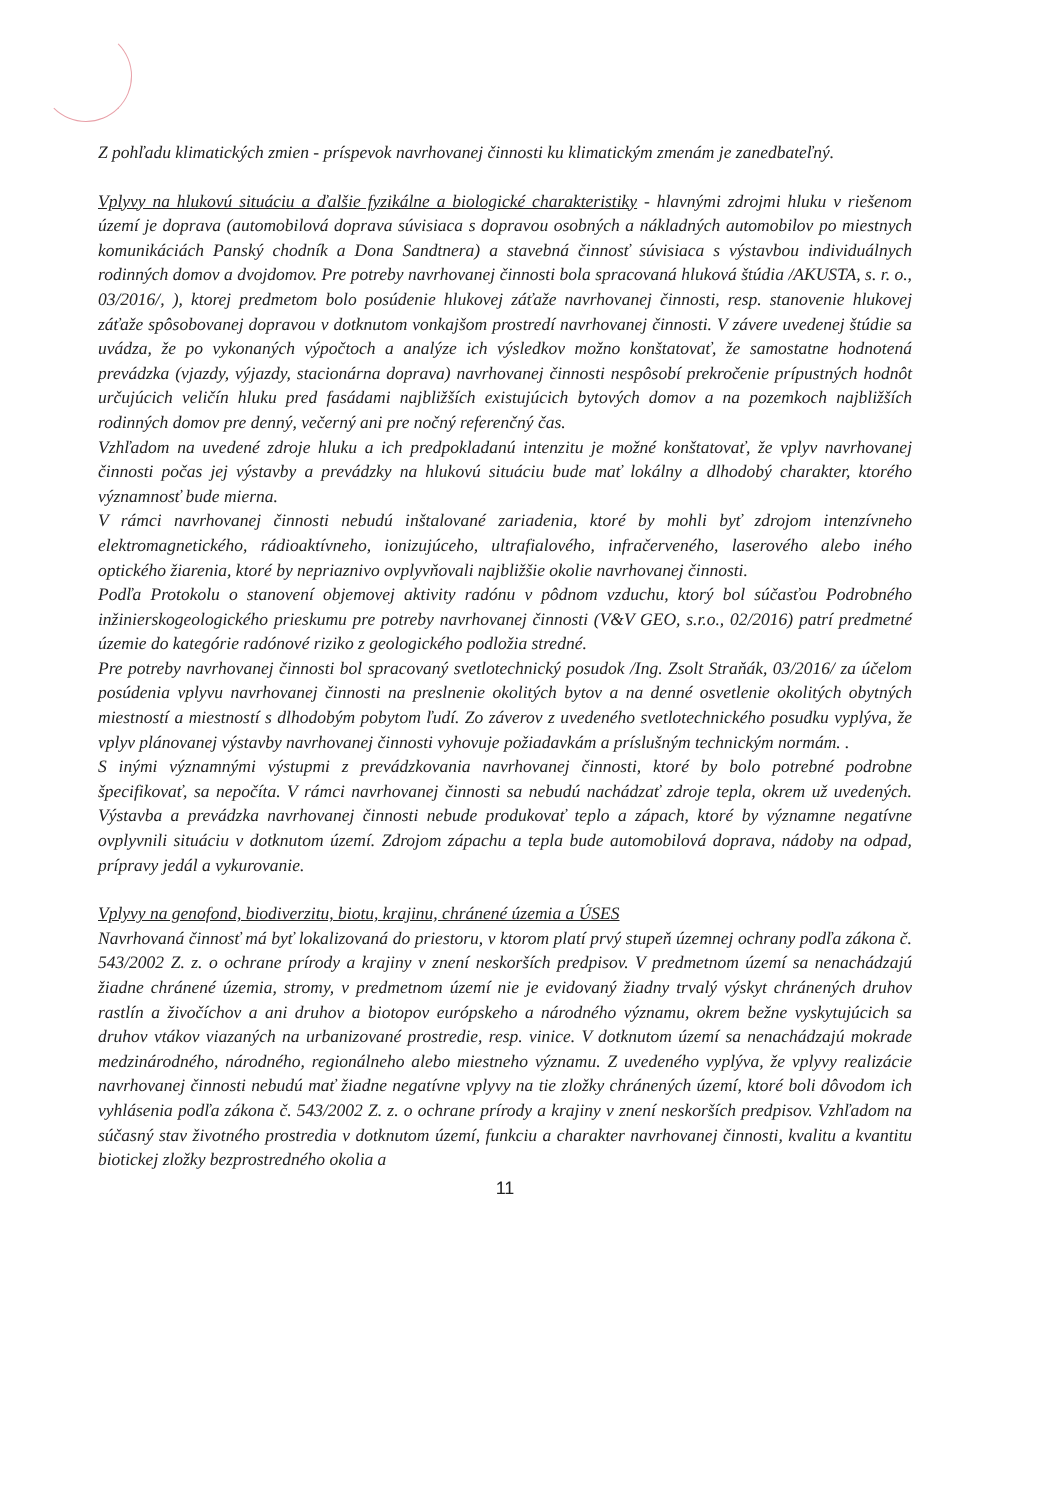Z pohľadu klimatických zmien - príspevok navrhovanej činnosti ku klimatickým zmenám je zanedbateľný.
Vplyvy na hlukovú situáciu a ďalšie fyzikálne a biologické charakteristiky - hlavnými zdrojmi hluku v riešenom území je doprava (automobilová doprava súvisiaca s dopravou osobných a nákladných automobilov po miestnych komunikáciách Panský chodník a Dona Sandtnera) a stavebná činnosť súvisiaca s výstavbou individuálnych rodinných domov a dvojdomov. Pre potreby navrhovanej činnosti bola spracovaná hluková štúdia /AKUSTA, s. r. o., 03/2016/, ), ktorej predmetom bolo posúdenie hlukovej záťaže navrhovanej činnosti, resp. stanovenie hlukovej záťaže spôsobovanej dopravou v dotknutom vonkajšom prostredí navrhovanej činnosti. V závere uvedenej štúdie sa uvádza, že po vykonaných výpočtoch a analýze ich výsledkov možno konštatovať, že samostatne hodnotená prevádzka (vjazdy, výjazdy, stacionárna doprava) navrhovanej činnosti nespôsobí prekročenie prípustných hodnôt určujúcich veličín hluku pred fasádami najbližších existujúcich bytových domov a na pozemkoch najbližších rodinných domov pre denný, večerný ani pre nočný referenčný čas.
Vzhľadom na uvedené zdroje hluku a ich predpokladanú intenzitu je možné konštatovať, že vplyv navrhovanej činnosti počas jej výstavby a prevádzky na hlukovú situáciu bude mať lokálny a dlhodobý charakter, ktorého významnosť bude mierna.
V rámci navrhovanej činnosti nebudú inštalované zariadenia, ktoré by mohli byť zdrojom intenzívneho elektromagnetického, rádioaktívneho, ionizujúceho, ultrafialového, infračerveného, laserového alebo iného optického žiarenia, ktoré by nepriaznivo ovplyvňovali najbližšie okolie navrhovanej činnosti.
Podľa Protokolu o stanovení objemovej aktivity radónu v pôdnom vzduchu, ktorý bol súčasťou Podrobného inžinierskogeologického prieskumu pre potreby navrhovanej činnosti (V&V GEO, s.r.o., 02/2016) patrí predmetné územie do kategórie radónové riziko z geologického podložia stredné.
Pre potreby navrhovanej činnosti bol spracovaný svetlotechnický posudok /Ing. Zsolt Straňák, 03/2016/ za účelom posúdenia vplyvu navrhovanej činnosti na preslnenie okolitých bytov a na denné osvetlenie okolitých obytných miestností a miestností s dlhodobým pobytom ľudí. Zo záverov z uvedeného svetlotechnického posudku vyplýva, že vplyv plánovanej výstavby navrhovanej činnosti vyhovuje požiadavkám a príslušným technickým normám. .
S inými významnými výstupmi z prevádzkovania navrhovanej činnosti, ktoré by bolo potrebné podrobne špecifikovať, sa nepočíta. V rámci navrhovanej činnosti sa nebudú nachádzať zdroje tepla, okrem už uvedených. Výstavba a prevádzka navrhovanej činnosti nebude produkovať teplo a zápach, ktoré by významne negatívne ovplyvnili situáciu v dotknutom území. Zdrojom zápachu a tepla bude automobilová doprava, nádoby na odpad, prípravy jedál a vykurovanie.
Vplyvy na genofond, biodiverzitu, biotu, krajinu, chránené územia a ÚSES
Navrhovaná činnosť má byť lokalizovaná do priestoru, v ktorom platí prvý stupeň územnej ochrany podľa zákona č. 543/2002 Z. z. o ochrane prírody a krajiny v znení neskorších predpisov. V predmetnom území sa nenachádzajú žiadne chránené územia, stromy, v predmetnom území nie je evidovaný žiadny trvalý výskyt chránených druhov rastlín a živočíchov a ani druhov a biotopov európskeho a národného významu, okrem bežne vyskytujúcich sa druhov vtákov viazaných na urbanizované prostredie, resp. vinice. V dotknutom území sa nenachádzajú mokrade medzinárodného, národného, regionálneho alebo miestneho významu. Z uvedeného vyplýva, že vplyvy realizácie navrhovanej činnosti nebudú mať žiadne negatívne vplyvy na tie zložky chránených území, ktoré boli dôvodom ich vyhlásenia podľa zákona č. 543/2002 Z. z. o ochrane prírody a krajiny v znení neskorších predpisov. Vzhľadom na súčasný stav životného prostredia v dotknutom území, funkciu a charakter navrhovanej činnosti, kvalitu a kvantitu biotickej zložky bezprostredného okolia a
11